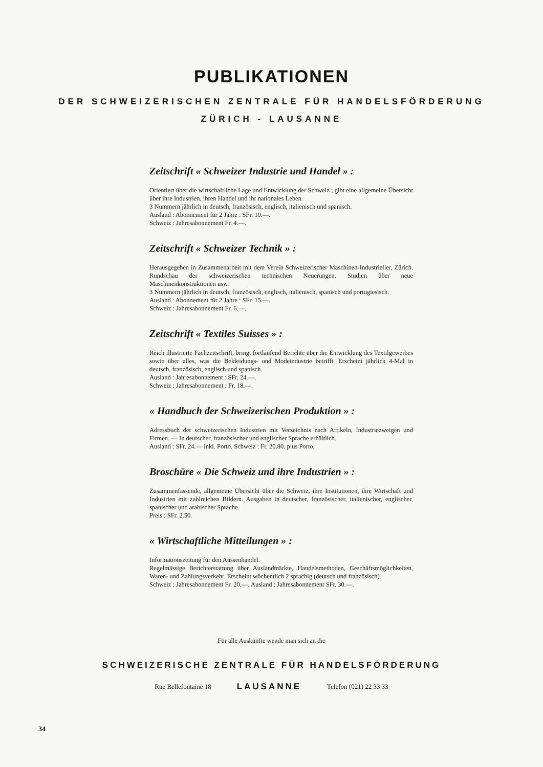PUBLIKATIONEN
DER SCHWEIZERISCHEN ZENTRALE FÜR HANDELSFÖRDERUNG
ZÜRICH - LAUSANNE
Zeitschrift « Schweizer Industrie und Handel » :
Orientiert über die wirtschaftliche Lage und Entwicklung der Schweiz ; gibt eine allgemeine Übersicht über ihre Industrien, ihren Handel und ihr nationales Leben.
3 Nummern jährlich in deutsch, französisch, englisch, italienisch und spanisch.
Ausland : Abonnement für 2 Jahre : SFr. 10.—.
Schweiz : Jahresabonnement Fr. 4.—.
Zeitschrift « Schweizer Technik » :
Herausgegeben in Zusammenarbeit mit dem Verein Schweizerischer Maschinen-Industrieller, Zürich. Rundschau der schweizerischen technischen Neuerungen. Studien über neue Maschinenkonstruktionen usw.
3 Nummern jährlich in deutsch, französisch, englisch, italienisch, spanisch und portugiesisch.
Ausland : Abonnement für 2 Jahre : SFr. 15.—.
Schweiz : Jahresabonnement Fr. 6.—.
Zeitschrift « Textiles Suisses » :
Reich illustrierte Fachzeitschrift, bringt fortlaufend Berichte über die Entwicklung des Textilgewerbes sowie über alles, was die Bekleidungs- und Modeindustrie betrifft. Erscheint jährlich 4-Mal in deutsch, französisch, englisch und spanisch.
Ausland : Jahresabonnement : SFr. 24.—.
Schweiz : Jahresabonnement : Fr. 18.—.
« Handbuch der Schweizerischen Produktion » :
Adressbuch der schweizerischen Industrien mit Verzeichnis nach Artikeln, Industriezweigen und Firmen. — In deutscher, französischer und englischer Sprache erhältlich.
Ausland : SFr. 24.— inkl. Porto. Schweiz : Fr. 20.80. plus Porto.
Broschüre « Die Schweiz und ihre Industrien » :
Zusammenfassende, allgemeine Übersicht über die Schweiz, ihre Institutionen, ihre Wirtschaft und Industrien mit zahlreichen Bildern. Ausgaben in deutscher, französischer, italienischer, englischer, spanischer und arabischer Sprache.
Preis : SFr. 2.50.
« Wirtschaftliche Mitteilungen » :
Informationszeitung für den Aussenhandel.
Regelmässige Berichterstattung über Auslandmärkte, Handelsmethoden, Geschäftsmöglichkeiten, Waren- und Zahlungsverkehr. Erscheint wöchentlich 2 sprachig (deutsch und französisch).
Schweiz : Jahresabonnement Fr. 20.—. Ausland : Jahresabonnement SFr. 30.—.
Für alle Auskünfte wende man sich an die
SCHWEIZERISCHE ZENTRALE FÜR HANDELSFÖRDERUNG
Rue Bellefontaine 18 LAUSANNE Telefon (021) 22 33 33
34